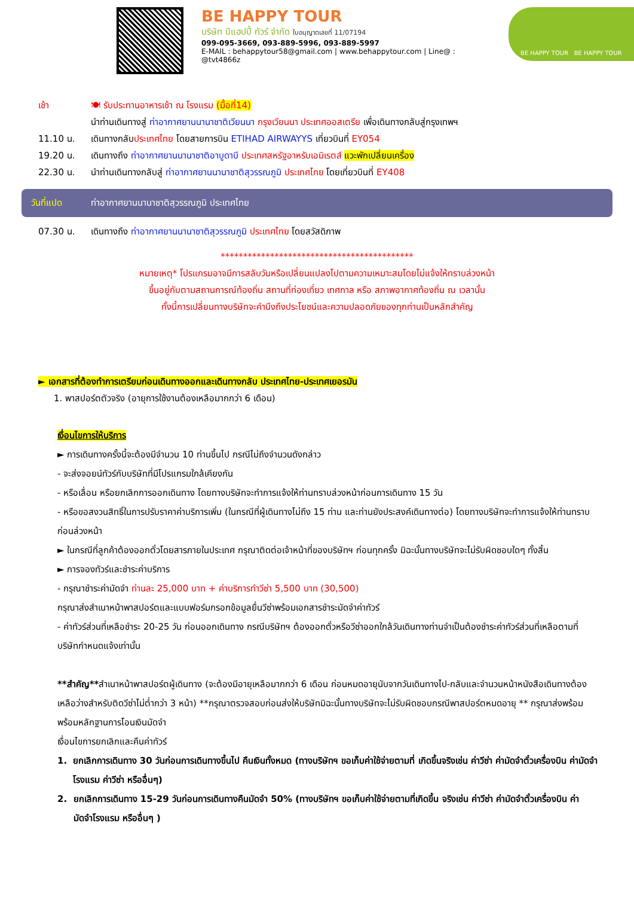BE HAPPY TOUR
บริษัท บีแฮปปี้ ทัวร์ จำกัด ใบอนุญาตเลขที่ 11/07194
099-095-3669, 093-889-5996, 093-889-5997
E-MAIL : behappytour58@gmail.com | www.behappytour.com | Line@ : @tvt4866z
BE HAPPY TOUR BE HAPPY TOUR
เช้า 🍽 รับประทานอาหารเช้า ณ โรงแรม (มื้อที่14)
นำท่านเดินทางสู่ ท่าอากาศยานนานาชาติเวียนนา กรุงเวียนนา ประเทศออสเตรีย เพื่อเดินทางกลับสู่กรุงเทพฯ
11.10 น. เดินทางกลับประเทศไทย โดยสายการบิน ETIHAD AIRWAYYS เที่ยวบินที่ EY054
19.20 น. เดินทางถึง ท่าอากาศยานนานาชาติอาบูดาบี ประเทศสหรัฐอาหรับเอมิเรตส์ แวะพักเปลี่ยนเครื่อง
22.30 น. นำท่านเดินทางกลับสู่ ท่าอากาศยานนานาชาติสุวรรณภูมิ ประเทศไทย โดยเที่ยวบินที่ EY408
วันที่แปด ท่าอากาศยานนานาชาติสุวรรณภูมิ ประเทศไทย
07.30 น. เดินทางถึง ท่าอากาศยานนานาชาติสุวรรณภูมิ ประเทศไทย โดยสวัสดิภาพ
*******************************************
หมายเหตุ* โปรแกรมอาจมีการสลับวันหรือเปลี่ยนแปลงไปตามความเหมาะสมโดยไม่แจ้งให้ทราบล่วงหน้า
ขึ้นอยู่กับตามสถานการณ์ท้องถิ่น สถานที่ท่องเที่ยว เทศกาล หรือ สภาพอากาศท้องถิ่น ณ เวลานั้น
ทั้งนี้การเปลี่ยนทางบริษัทจะคำนึงถึงประโยชน์และความปลอดภัยของทุกท่านเป็นหลักสำคัญ
► เอกสารที่ต้องทำการเตรียมก่อนเดินทางออกและเดินทางกลับ ประเทศไทย-ประเทศเยอรมัน
1. พาสปอร์ตตัวจริง (อายุการใช้งานต้องเหลือมากกว่า 6 เดือน)
เงื่อนไขการให้บริการ
► การเดินทางครั้งนี้จะต้องมีจำนวน 10 ท่านขึ้นไป กรณีไม่ถึงจำนวนดังกล่าว
- จะส่งจอยน์ทัวร์กับบริษัทที่มีโปรแกรมใกล้เคียงกัน
- หรือเลื่อน หรือยกเลิกการออกเดินทาง โดยทางบริษัทจะทำการแจ้งให้ท่านทราบล่วงหน้าก่อนการเดินทาง 15 วัน
- หรือขอสงวนสิทธิ์ในการปรับราคาค่าบริการเพิ่ม (ในกรณีที่ผู้เดินทางไม่ถึง 15 ท่าน และท่านยังประสงค์เดินทางต่อ) โดยทางบริษัทจะทำการแจ้งให้ท่านทราบก่อนล่วงหน้า
► ในกรณีที่ลูกค้าต้องออกตั๋วโดยสารภายในประเทศ กรุณาติดต่อเจ้าหน้าที่ของบริษัทฯ ก่อนทุกครั้ง มิฉะนั้นทางบริษัทจะไม่รับผิดชอบใดๆ ทั้งสิ้น
► การจองทัวร์และชำระค่าบริการ
- กรุณาชำระค่ามัดจำ ท่านละ 25,000 บาท + ค่าบริการทำวีซ่า 5,500 บาท (30,500)
กรุณาส่งสำเนาหน้าพาสปอร์ตและแบบฟอร์มกรอกข้อมูลยื่นวีซ่าพร้อมเอกสารชำระมัดจำค่าทัวร์
- ค่าทัวร์ส่วนที่เหลือชำระ 20-25 วัน ก่อนออกเดินทาง กรณีบริษัทฯ ต้องออกตั๋วหรือวีซ่าออกใกล้วันเดินทางท่านจำเป็นต้องชำระค่าทัวร์ส่วนที่เหลือตามที่บริษัทกำหนดแจ้งเท่านั้น
**สำคัญ**สำเนาหน้าพาสปอร์ตผู้เดินทาง (จะต้องมีอายุเหลือมากกว่า 6 เดือน ก่อนหมดอายุนับจากวันเดินทางไป-กลับและจำนวนหน้าหนังสือเดินทางต้องเหลือว่างสำหรับติดวีซ่าไม่ต่ำกว่า 3 หน้า) **กรุณาตรวจสอบก่อนส่งให้บริษัทมิฉะนั้นทางบริษัทจะไม่รับผิดชอบกรณีพาสปอร์ตหมดอายุ ** กรุณาส่งพร้อมพร้อมหลักฐานการโอนเงินมัดจำ
เงื่อนไขการยกเลิกและคืนค่าทัวร์
1. ยกเลิกการเดินทาง 30 วันก่อนการเดินทางขึ้นไป คืนเงินทั้งหมด (ทางบริษัทฯ ขอเก็บค่าใช้จ่ายตามที่ เกิดขึ้นจริงเช่น ค่าวีซ่า ค่ามัดจำตั๋วเครื่องบิน ค่ามัดจำโรงแรม ค่าวีซ่า หรืออื่นๆ)
2. ยกเลิกการเดินทาง 15-29 วันก่อนการเดินทางคืนมัดจำ 50% (ทางบริษัทฯ ขอเก็บค่าใช้จ่ายตามที่เกิดขึ้น จริงเช่น ค่าวีซ่า ค่ามัดจำตั๋วเครื่องบิน ค่ามัดจำโรงแรม หรืออื่นๆ )